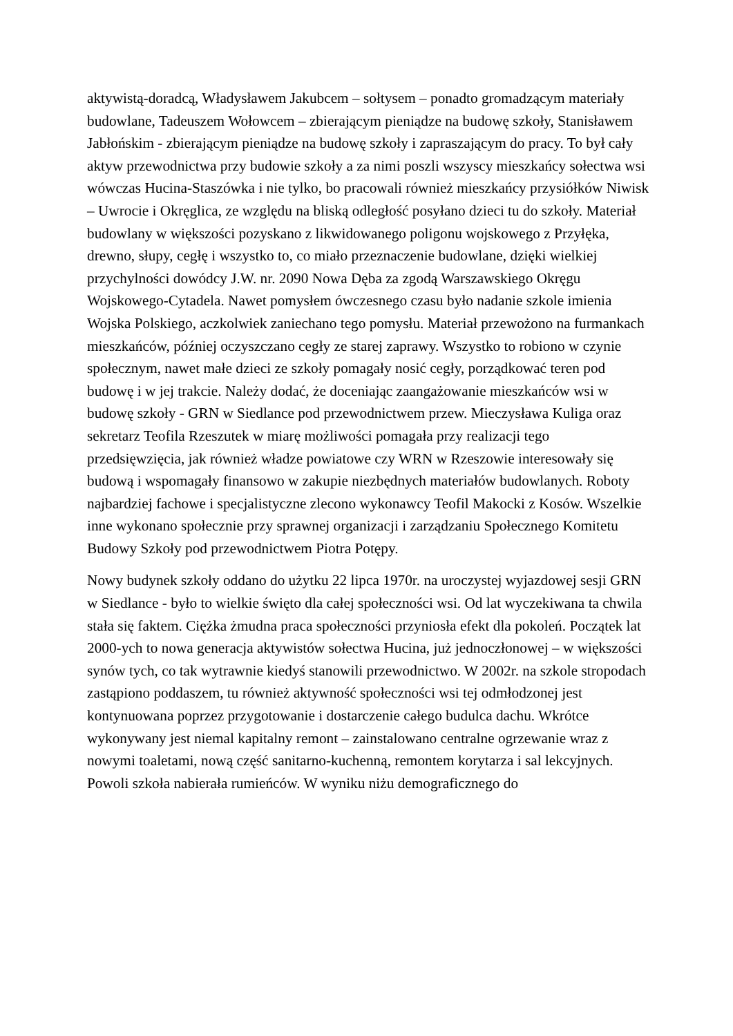aktywistą-doradcą, Władysławem Jakubcem – sołtysem – ponadto gromadzącym materiały budowlane, Tadeuszem Wołowcem – zbierającym pieniądze na budowę szkoły, Stanisławem Jabłońskim - zbierającym pieniądze na budowę szkoły i zapraszającym do pracy. To był cały aktyw przewodnictwa przy budowie szkoły a za nimi poszli wszyscy mieszkańcy sołectwa wsi wówczas Hucina-Staszówka i nie tylko, bo pracowali również mieszkańcy przysiółków Niwisk – Uwrocie i Okręglica, ze względu na bliską odległość posyłano dzieci tu do szkoły. Materiał budowlany w większości pozyskano z likwidowanego poligonu wojskowego z Przyłęka, drewno, słupy, cegłę i wszystko to, co miało przeznaczenie budowlane, dzięki wielkiej przychylności dowódcy J.W. nr. 2090 Nowa Dęba za zgodą Warszawskiego Okręgu Wojskowego-Cytadela. Nawet pomysłem ówczesnego czasu było nadanie szkole imienia Wojska Polskiego, aczkolwiek zaniechano tego pomysłu. Materiał przewożono na furmankach mieszkańców, później oczyszczano cegły ze starej zaprawy. Wszystko to robiono w czynie społecznym, nawet małe dzieci ze szkoły pomagały nosić cegły, porządkować teren pod budowę i w jej trakcie. Należy dodać, że doceniając zaangażowanie mieszkańców wsi w budowę szkoły - GRN w Siedlance pod przewodnictwem przew. Mieczysława Kuliga oraz sekretarz Teofila Rzeszutek w miarę możliwości pomagała przy realizacji tego przedsięwzięcia, jak również władze powiatowe czy WRN w Rzeszowie interesowały się budową i wspomagały finansowo w zakupie niezbędnych materiałów budowlanych. Roboty najbardziej fachowe i specjalistyczne zlecono wykonawcy Teofil Makocki z Kosów. Wszelkie inne wykonano społecznie przy sprawnej organizacji i zarządzaniu Społecznego Komitetu Budowy Szkoły pod przewodnictwem Piotra Potępy.
Nowy budynek szkoły oddano do użytku 22 lipca 1970r. na uroczystej wyjazdowej sesji GRN w Siedlance - było to wielkie święto dla całej społeczności wsi. Od lat wyczekiwana ta chwila stała się faktem. Ciężka żmudna praca społeczności przyniosła efekt dla pokoleń. Początek lat 2000-ych to nowa generacja aktywistów sołectwa Hucina, już jednoczłonowej – w większości synów tych, co tak wytrawnie kiedyś stanowili przewodnictwo. W 2002r. na szkole stropodach zastąpiono poddaszem, tu również aktywność społeczności wsi tej odmłodzonej jest kontynuowana poprzez przygotowanie i dostarczenie całego budulca dachu. Wkrótce wykonywany jest niemal kapitalny remont – zainstalowano centralne ogrzewanie wraz z nowymi toaletami, nową część sanitarno-kuchenną, remontem korytarza i sal lekcyjnych. Powoli szkoła nabierała rumieńców. W wyniku niżu demograficznego do